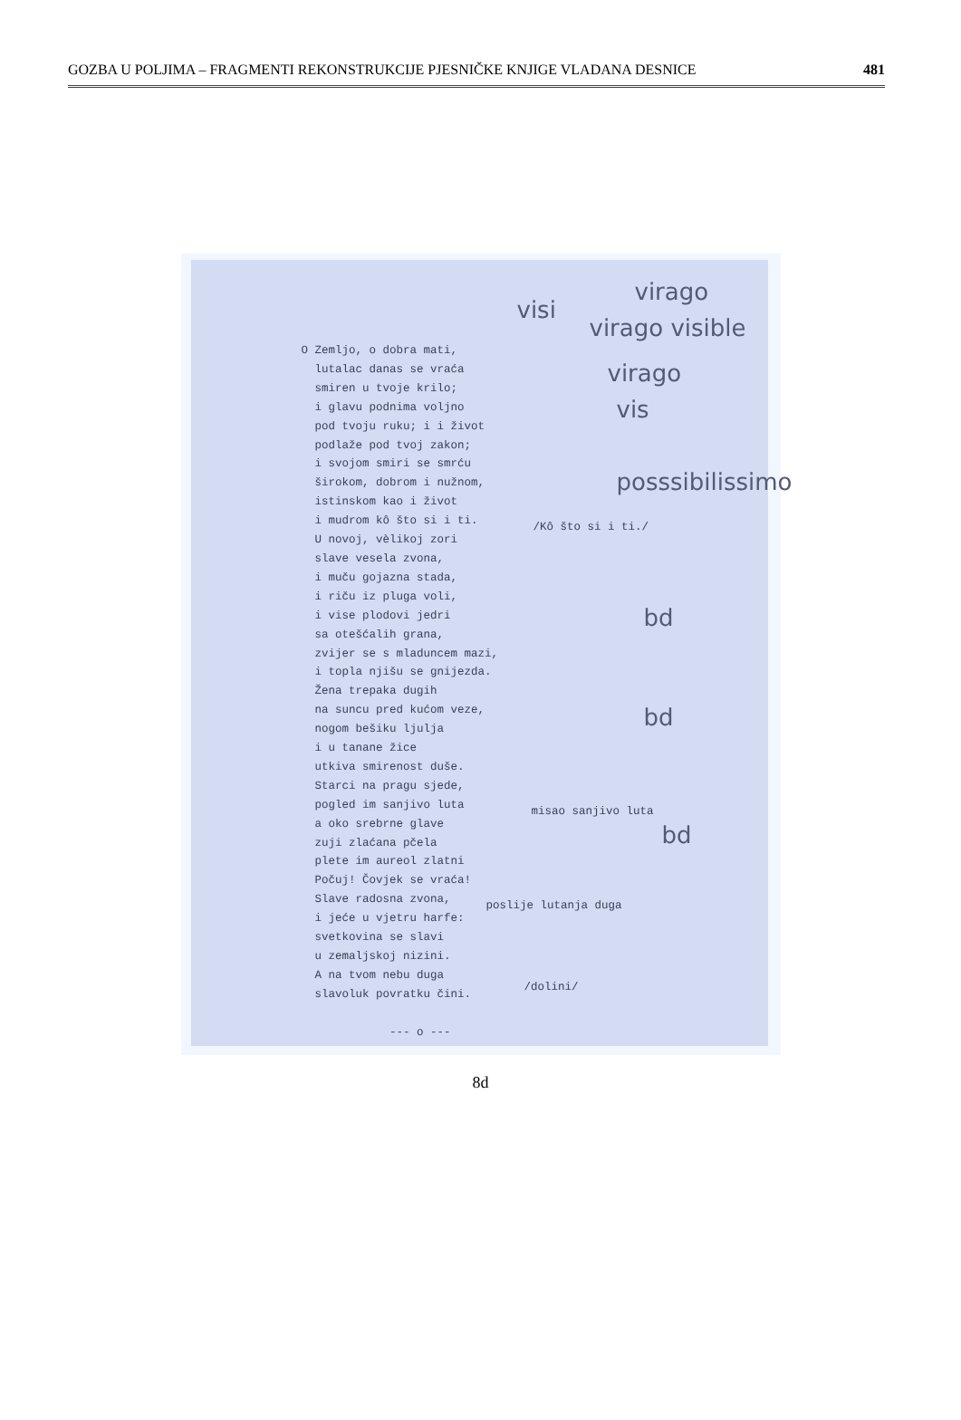GOZBA U POLJIMA – FRAGMENTI REKONSTRUKCIJE PJESNIČKE KNJIGE VLADANA DESNICE 481
virago
visi
virago visible
virago
vis
posssibilissimo
O Zemljo, o dobra mati, lutalac danas se vraća smiren u tvoje krilo; i glavu podnima voljno pod tvoju ruku; i i život podlaže pod tvoj zakon; i svojom smiri se smrću širokom, dobrom i nužnom, istinskom kao i život i mudrom kô što si i ti. U novoj, vèlikoj zori slave vesela zvona, i muču gojazna stada, i riču iz pluga voli, i vise plodovi jedri sa otešćalih grana, zvijer se s mladuncem mazi, i topla njišu se gnijezda. Žena trepaka dugih na suncu pred kućom veze, nogom bešiku ljulja i u tanane žice utkiva smirenost duše. Starci na pragu sjede, pogled im sanjivo luta a oko srebrne glave zuji zlaćana pčela plete im aureol zlatni Počuj! Čovjek se vraća! Slave radosna zvona, i jeće u vjetru harfe: svetkovina se slavi u zemaljskoj nizini. A na tvom nebu duga slavoluk povratku čini. --- o ---
/Kô što si i ti./
misao sanjivo luta
poslije lutanja duga
/dolini/
bd
bd
bd
8d